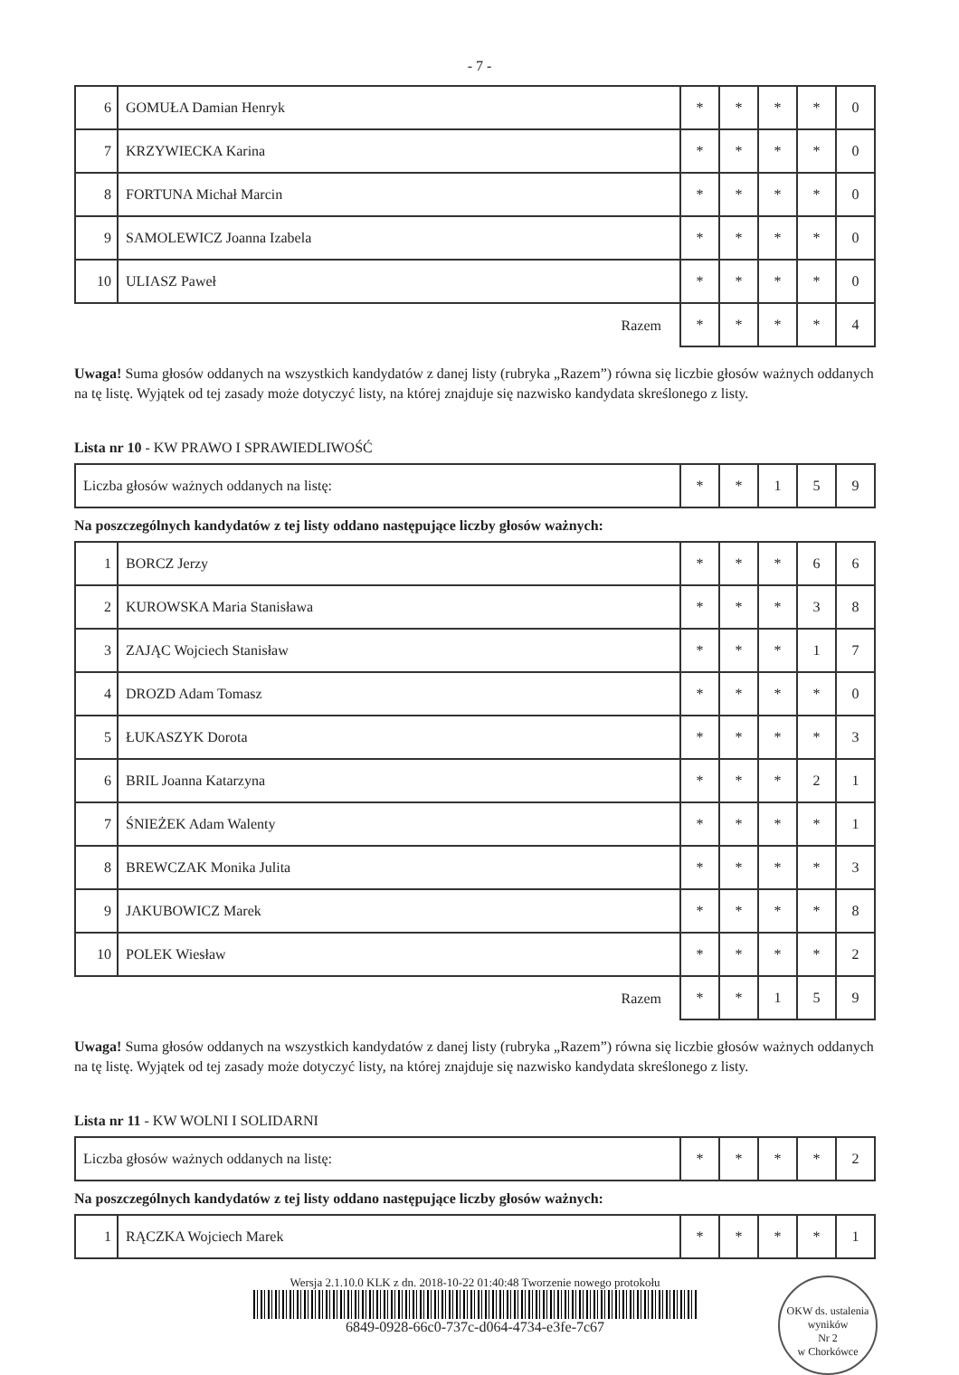- 7 -
| 6 | GOMUŁA Damian Henryk | * | * | * | * | 0 |
| 7 | KRZYWIECKA Karina | * | * | * | * | 0 |
| 8 | FORTUNA Michał Marcin | * | * | * | * | 0 |
| 9 | SAMOLEWICZ Joanna Izabela | * | * | * | * | 0 |
| 10 | ULIASZ Paweł | * | * | * | * | 0 |
| Razem | | * | * | * | * | 4 |
Uwaga! Suma głosów oddanych na wszystkich kandydatów z danej listy (rubryka „Razem”) równa się liczbie głosów ważnych oddanych na tę listę. Wyjątek od tej zasady może dotyczyć listy, na której znajduje się nazwisko kandydata skreślonego z listy.
Lista nr 10 - KW PRAWO I SPRAWIEDLIWOŚĆ
| Liczba głosów ważnych oddanych na listę: | * | * | 1 | 5 | 9 |
Na poszczególnych kandydatów z tej listy oddano następujące liczby głosów ważnych:
| 1 | BORCZ Jerzy | * | * | * | 6 | 6 |
| 2 | KUROWSKA Maria Stanisława | * | * | * | 3 | 8 |
| 3 | ZAJĄC Wojciech Stanisław | * | * | * | 1 | 7 |
| 4 | DROZD Adam Tomasz | * | * | * | * | 0 |
| 5 | ŁUKASZYK Dorota | * | * | * | * | 3 |
| 6 | BRIL Joanna Katarzyna | * | * | * | 2 | 1 |
| 7 | ŚNIEŻEK Adam Walenty | * | * | * | * | 1 |
| 8 | BREWCZAK Monika Julita | * | * | * | * | 3 |
| 9 | JAKUBOWICZ Marek | * | * | * | * | 8 |
| 10 | POLEK Wiesław | * | * | * | * | 2 |
| Razem | | * | * | 1 | 5 | 9 |
Uwaga! Suma głosów oddanych na wszystkich kandydatów z danej listy (rubryka „Razem”) równa się liczbie głosów ważnych oddanych na tę listę. Wyjątek od tej zasady może dotyczyć listy, na której znajduje się nazwisko kandydata skreślonego z listy.
Lista nr 11 - KW WOLNI I SOLIDARNI
| Liczba głosów ważnych oddanych na listę: | * | * | * | * | 2 |
Na poszczególnych kandydatów z tej listy oddano następujące liczby głosów ważnych:
| 1 | RĄCZKA Wojciech Marek | * | * | * | * | 1 |
Wersja 2.1.10.0 KLK z dn. 2018-10-22 01:40:48 Tworzenie nowego protokołu
6849-0928-66c0-737c-d064-4734-e3fe-7c67
OKW ds. ustalenia wyników
Nr 2
w Chorkówce